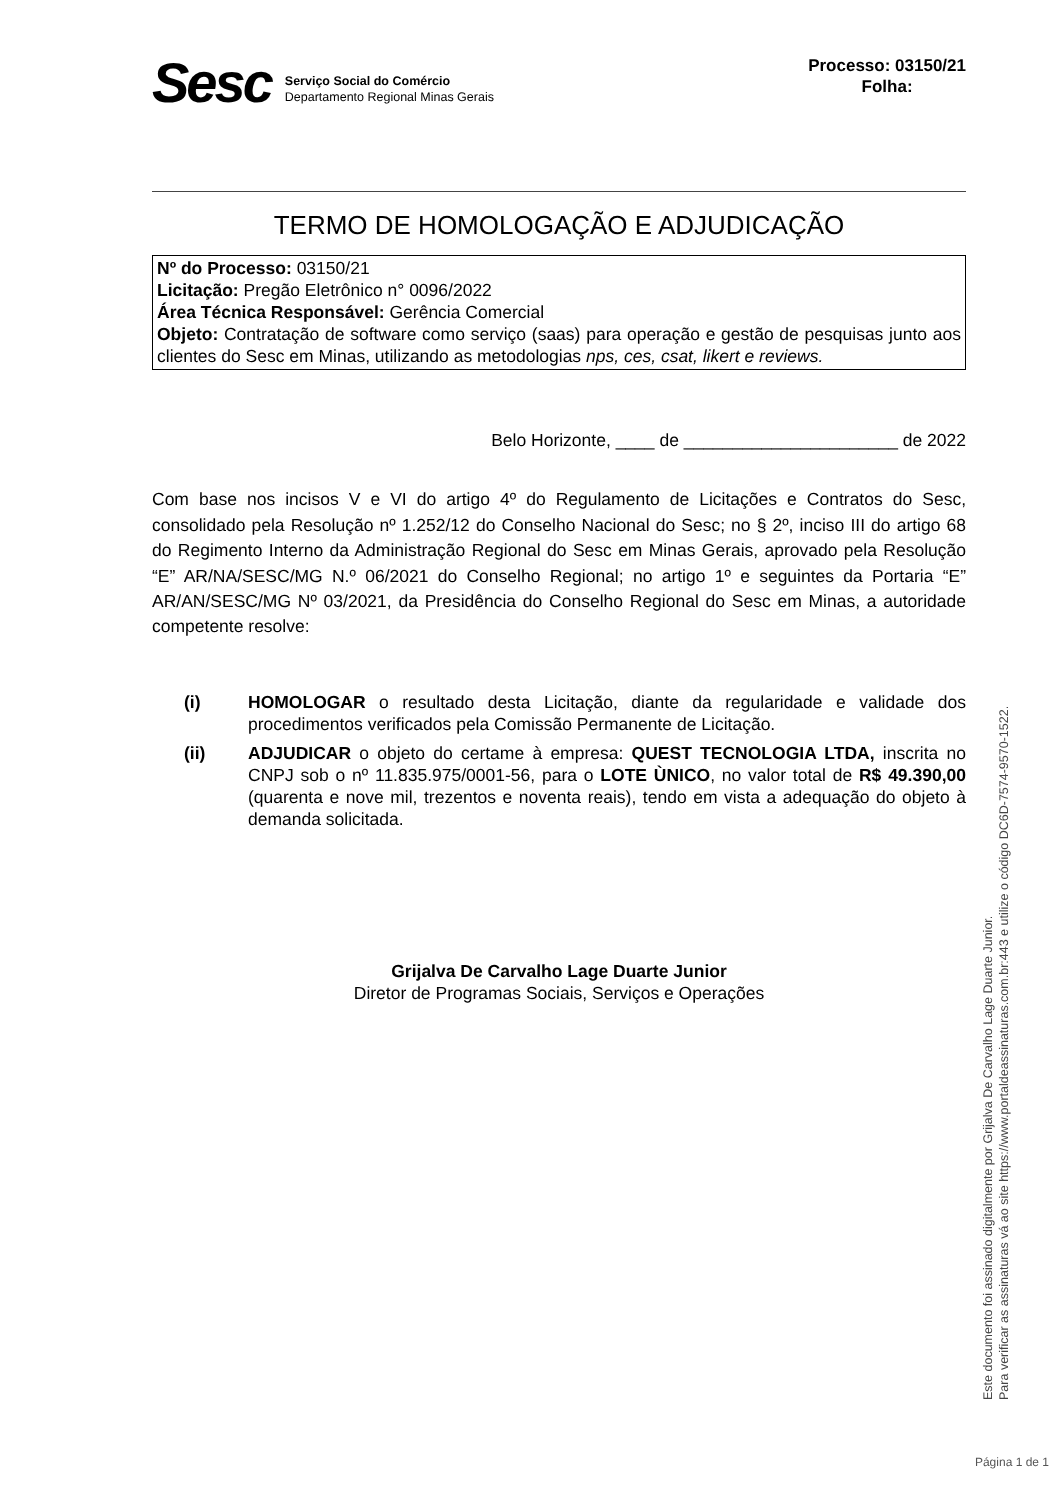Sesc
Serviço Social do Comércio
Departamento Regional Minas Gerais
Processo: 03150/21
Folha:
TERMO DE HOMOLOGAÇÃO E ADJUDICAÇÃO
Nº do Processo: 03150/21
Licitação: Pregão Eletrônico n° 0096/2022
Área Técnica Responsável: Gerência Comercial
Objeto: Contratação de software como serviço (saas) para operação e gestão de pesquisas junto aos clientes do Sesc em Minas, utilizando as metodologias nps, ces, csat, likert e reviews.
Belo Horizonte, ____ de ______________________ de 2022
Com base nos incisos V e VI do artigo 4º do Regulamento de Licitações e Contratos do Sesc, consolidado pela Resolução nº 1.252/12 do Conselho Nacional do Sesc; no § 2º, inciso III do artigo 68 do Regimento Interno da Administração Regional do Sesc em Minas Gerais, aprovado pela Resolução “E” AR/NA/SESC/MG N.º 06/2021 do Conselho Regional; no artigo 1º e seguintes da Portaria “E” AR/AN/SESC/MG Nº 03/2021, da Presidência do Conselho Regional do Sesc em Minas, a autoridade competente resolve:
(i) HOMOLOGAR o resultado desta Licitação, diante da regularidade e validade dos procedimentos verificados pela Comissão Permanente de Licitação.
(ii) ADJUDICAR o objeto do certame à empresa: QUEST TECNOLOGIA LTDA, inscrita no CNPJ sob o nº 11.835.975/0001-56, para o LOTE ÙNICO, no valor total de R$ 49.390,00 (quarenta e nove mil, trezentos e noventa reais), tendo em vista a adequação do objeto à demanda solicitada.
Grijalva De Carvalho Lage Duarte Junior
Diretor de Programas Sociais, Serviços e Operações
Este documento foi assinado digitalmente por Grijalva De Carvalho Lage Duarte Junior.
Para verificar as assinaturas vá ao site https://www.portaldeassinaturas.com.br:443 e utilize o código DC6D-7574-9570-1522.
Página 1 de 1